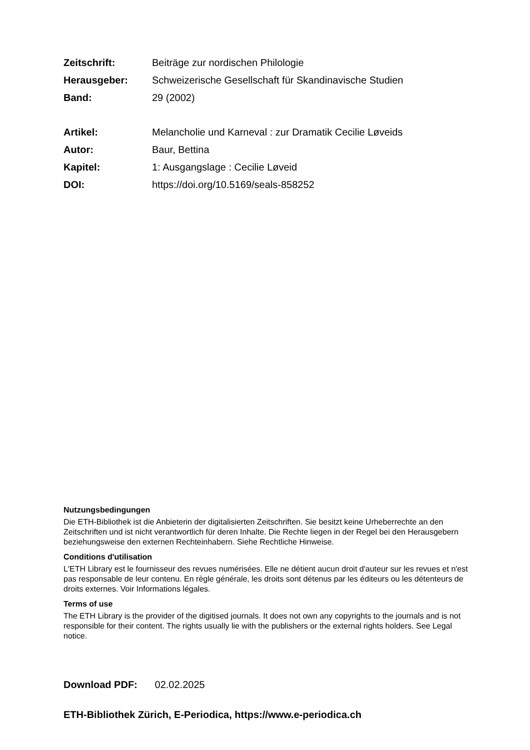Zeitschrift: Beiträge zur nordischen Philologie
Herausgeber: Schweizerische Gesellschaft für Skandinavische Studien
Band: 29 (2002)
Artikel: Melancholie und Karneval : zur Dramatik Cecilie Løveids
Autor: Baur, Bettina
Kapitel: 1: Ausgangslage : Cecilie Løveid
DOI: https://doi.org/10.5169/seals-858252
Nutzungsbedingungen
Die ETH-Bibliothek ist die Anbieterin der digitalisierten Zeitschriften. Sie besitzt keine Urheberrechte an den Zeitschriften und ist nicht verantwortlich für deren Inhalte. Die Rechte liegen in der Regel bei den Herausgebern beziehungsweise den externen Rechteinhabern. Siehe Rechtliche Hinweise.
Conditions d'utilisation
L'ETH Library est le fournisseur des revues numérisées. Elle ne détient aucun droit d'auteur sur les revues et n'est pas responsable de leur contenu. En règle générale, les droits sont détenus par les éditeurs ou les détenteurs de droits externes. Voir Informations légales.
Terms of use
The ETH Library is the provider of the digitised journals. It does not own any copyrights to the journals and is not responsible for their content. The rights usually lie with the publishers or the external rights holders. See Legal notice.
Download PDF: 02.02.2025
ETH-Bibliothek Zürich, E-Periodica, https://www.e-periodica.ch